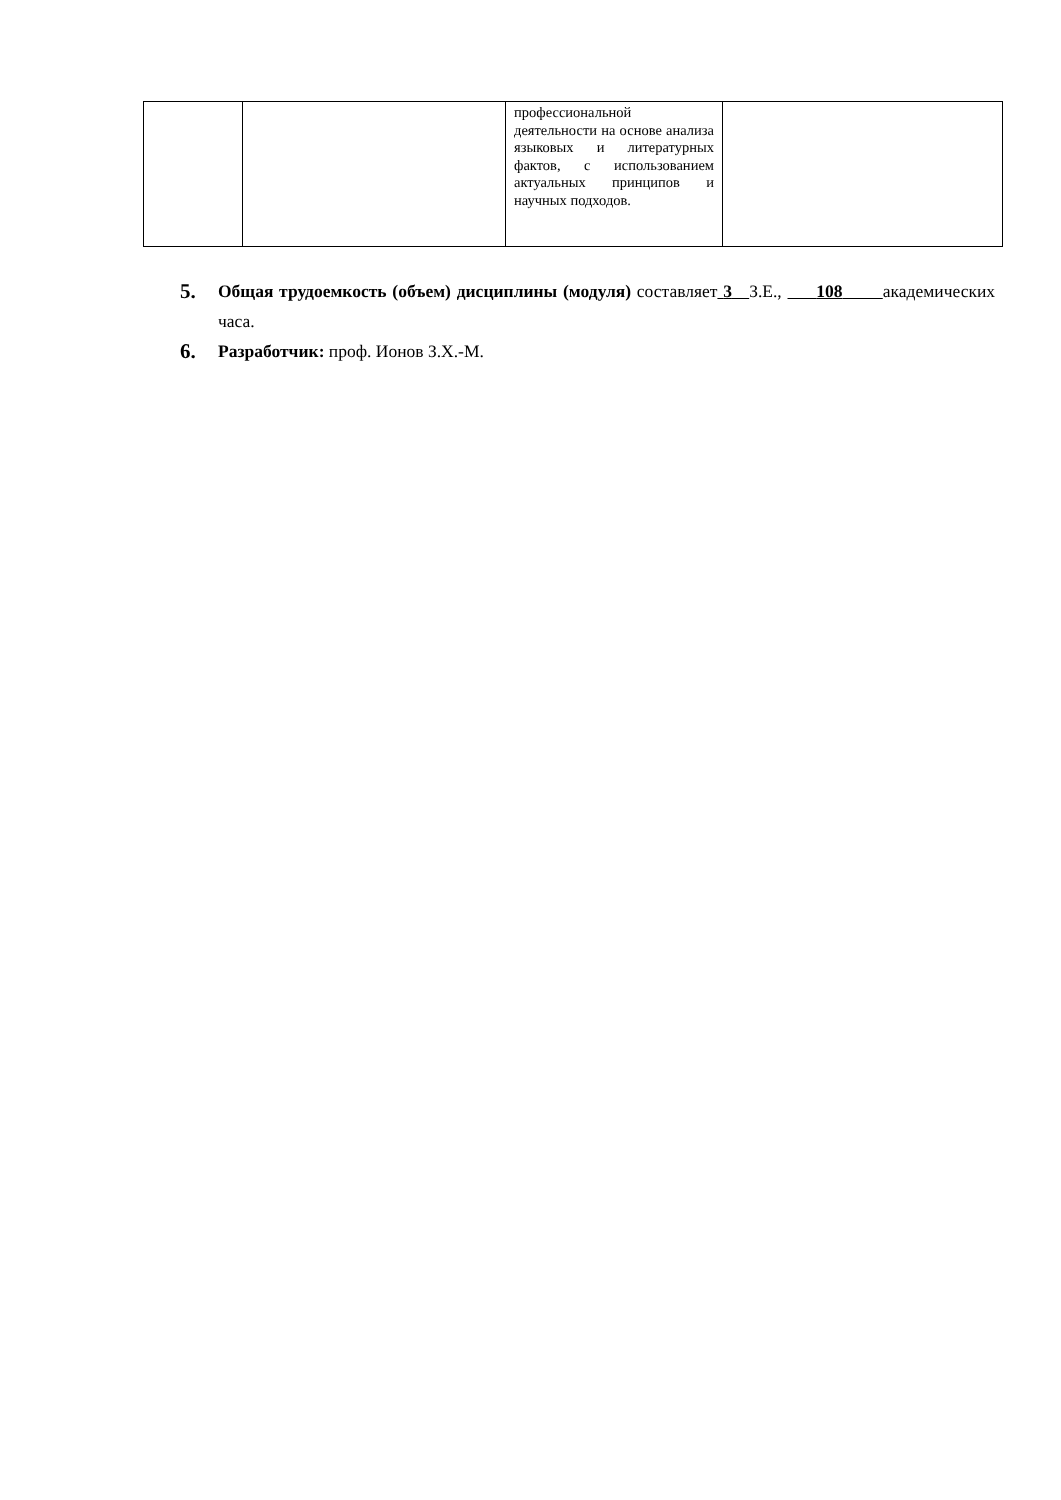| | | профессиональной деятельности на основе анализа языковых и литературных фактов, с использованием актуальных принципов и научных подходов. | |
5. Общая трудоемкость (объем) дисциплины (модуля) составляет 3 З.Е., 108 академических часа.
6. Разработчик: проф. Ионов З.Х.-М.